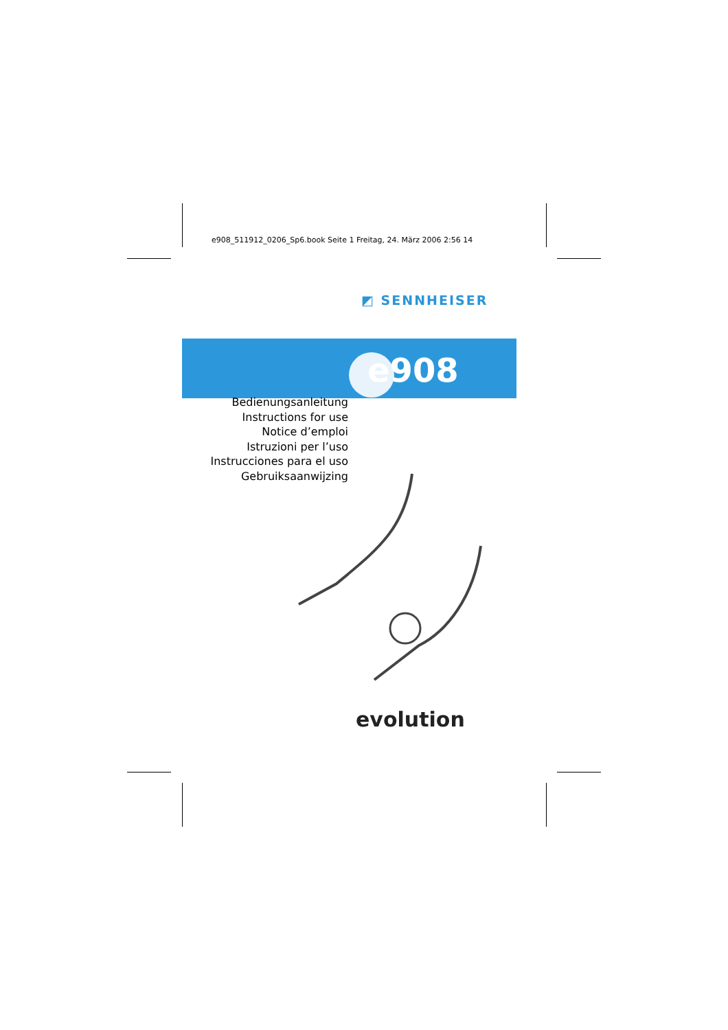e908_511912_0206_Sp6.book Seite 1 Freitag, 24. März 2006 2:56 14
◩ SENNHEISER
e908
Bedienungsanleitung
Instructions for use
Notice d’emploi
Istruzioni per l’uso
Instrucciones para el uso
Gebruiksaanwijzing
evolution